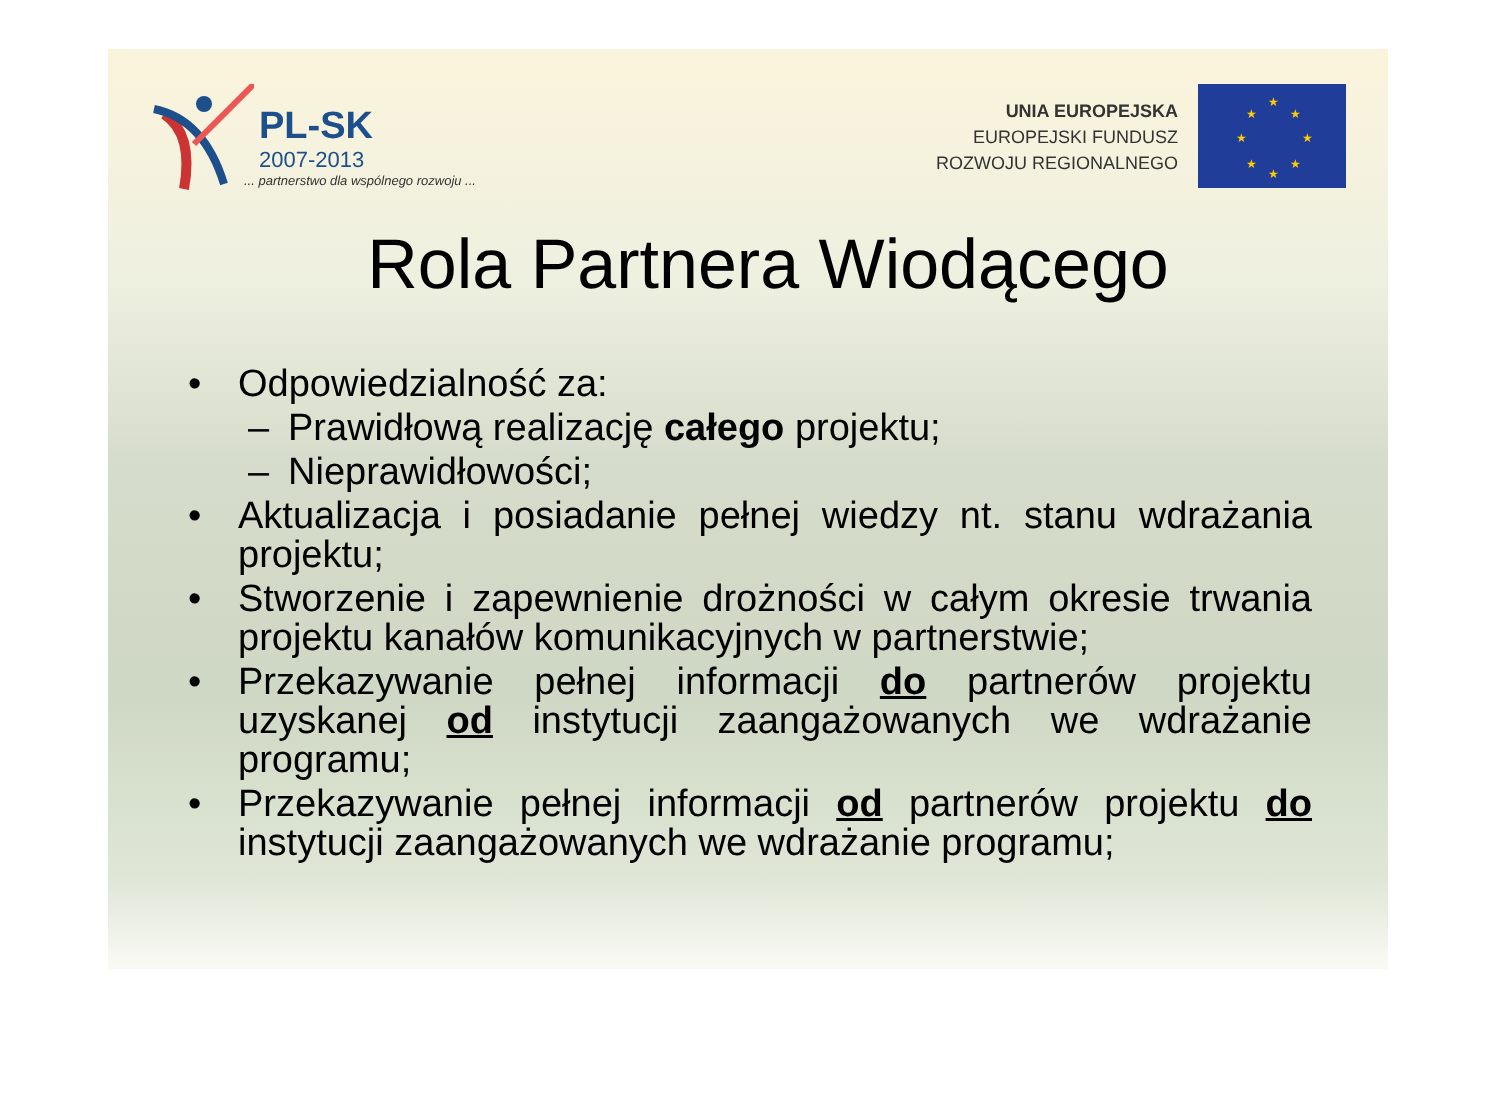PL-SK
2007-2013... partnerstwo dla wspólnego rozwoju ...
UNIA EUROPEJSKA
EUROPEJSKI FUNDUSZ
ROZWOJU REGIONALNEGO
★
★
★
★
★
★
★
★
Rola Partnera Wiodącego
• Odpowiedzialność za:
– Prawidłową realizację całego projektu;
– Nieprawidłowości;
• Aktualizacja i posiadanie pełnej wiedzy nt. stanu wdrażania projektu;
• Stworzenie i zapewnienie drożności w całym okresie trwania projektu kanałów komunikacyjnych w partnerstwie;
• Przekazywanie pełnej informacji do partnerów projektu uzyskanej od instytucji zaangażowanych we wdrażanie programu;
• Przekazywanie pełnej informacji od partnerów projektu do instytucji zaangażowanych we wdrażanie programu;